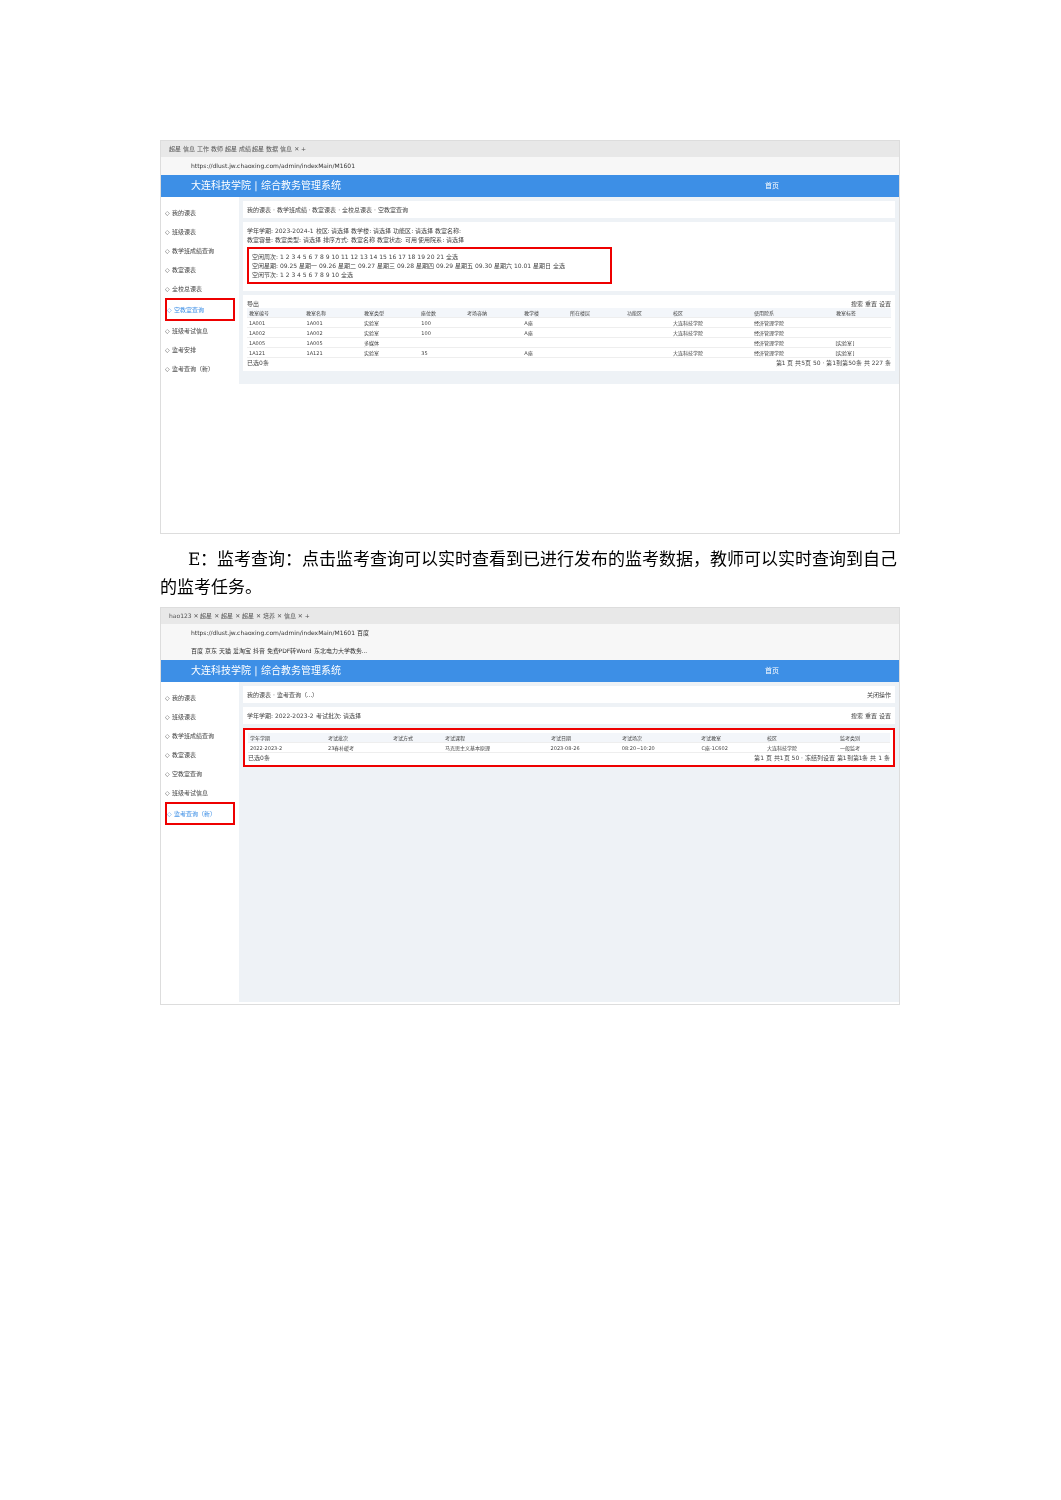超星 信息 工作 教师 超星 成绩 超星 数据 信息 ✕ +
https://dlust.jw.chaoxing.com/admin/indexMain/M1601
大连科技学院 | 综合教务管理系统 首页
◇ 我的课表
◇ 班级课表
◇ 教学班成绩查询
◇ 教室课表
◇ 全校总课表
◇ 空教室查询
◇ 班级考试信息
◇ 监考安排
◇ 监考查询（新）
我的课表 · 教学班成绩 · 教室课表 · 全校总课表 · 空教室查询
学年学期: 2023-2024-1 校区: 请选择 教学楼: 请选择 功能区: 请选择 教室名称:
教室容量: 教室类型: 请选择 排序方式: 教室名称 教室状态: 可用 使用院系: 请选择
空闲周次: 1 2 3 4 5 6 7 8 9 10 11 12 13 14 15 16 17 18 19 20 21 全选
空闲星期: 09.25 星期一 09.26 星期二 09.27 星期三 09.28 星期四 09.29 星期五 09.30 星期六 10.01 星期日 全选
空闲节次: 1 2 3 4 5 6 7 8 9 10 全选
导出 搜索 重置 设置
| 教室编号 | 教室名称 | 教室类型 | 座位数 | 考场容纳 | 教学楼 | 所在楼层 | 功能区 | 校区 | 使用院系 | 教室标签 |
| --- | --- | --- | --- | --- | --- | --- | --- | --- | --- | --- |
| 1A001 | 1A001 | 实验室 | 100 | | A座 | | | 大连科技学院 | 经济管理学院 | |
| 1A002 | 1A002 | 实验室 | 100 | | A座 | | | 大连科技学院 | 经济管理学院 | |
| 1A005 | 1A005 | 多媒体 | | | | | | | 经济管理学院 | [实验室] |
| 1A121 | 1A121 | 实验室 | 35 | | A座 | | | 大连科技学院 | 经济管理学院 | [实验室] |
已选0条 第1 页 共5页 50 · 第1到第50条 共 227 条
E：监考查询：点击监考查询可以实时查看到已进行发布的监考数据，教师可以实时查询到自己的监考任务。
hao123 ✕ 超星 ✕ 超星 ✕ 超星 ✕ 培养 ✕ 信息 ✕ +
https://dlust.jw.chaoxing.com/admin/indexMain/M1601 百度
百度 京东 天猫 爱淘宝 抖音 免费PDF转Word 东北电力大学教务...
大连科技学院 | 综合教务管理系统 首页
◇ 我的课表
◇ 班级课表
◇ 教学班成绩查询
◇ 教室课表
◇ 空教室查询
◇ 班级考试信息
◇ 监考查询（新）
我的课表 · 监考查询（...） 关闭操作
学年学期: 2022-2023-2 考试批次: 请选择 搜索 重置 设置
| 学年学期 | 考试批次 | 考试方式 | 考试课程 | 考试日期 | 考试场次 | 考试教室 | 校区 | 监考类别 |
| --- | --- | --- | --- | --- | --- | --- | --- | --- |
| 2022-2023-2 | 23春补缓考 | | 马克思主义基本原理 | 2023-08-26 | 08:20~10:20 | C座-1C602 | 大连科技学院 | 一般监考 |
已选0条 第1 页 共1页 50 · 冻结列设置 第1到第1条 共 1 条